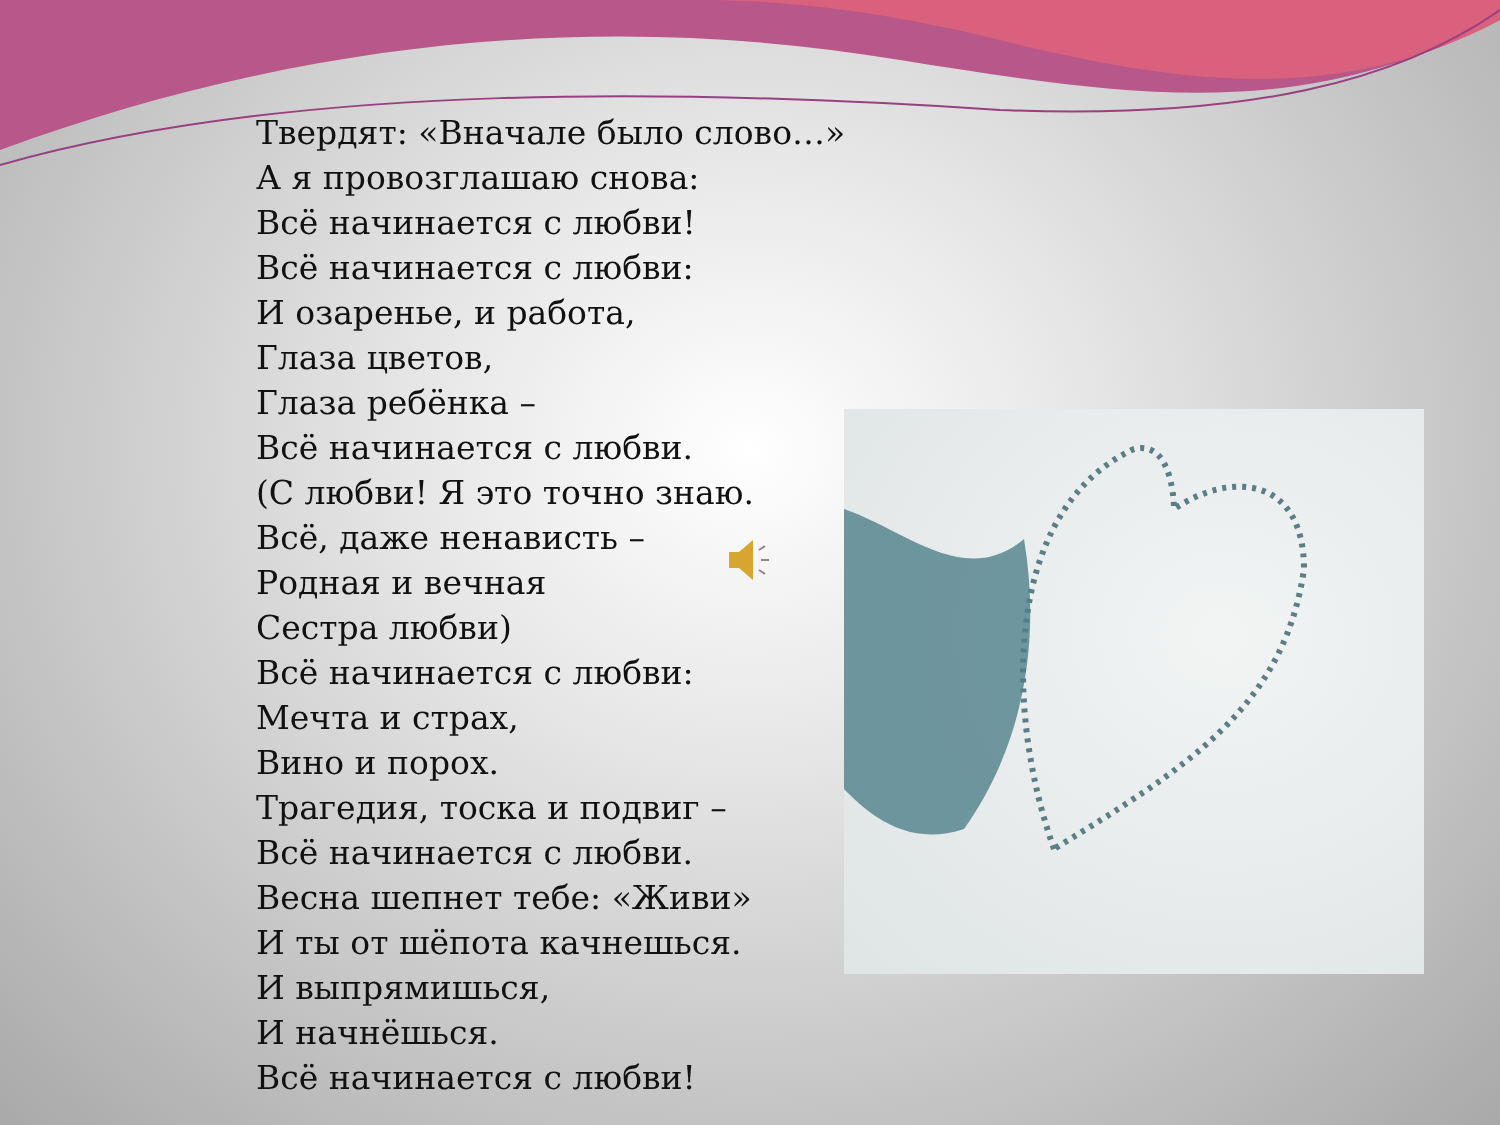Твердят: «Вначале было слово…»
А я провозглашаю снова:
Всё начинается с любви!
Всё начинается с любви:
И озаренье, и работа,
Глаза цветов,
Глаза ребёнка –
Всё начинается с любви.
(С любви! Я это точно знаю.
Всё, даже ненависть –
Родная и вечная
Сестра любви)
Всё начинается с любви:
Мечта и страх,
Вино и порох.
Трагедия, тоска и подвиг –
Всё начинается с любви.
Весна шепнет тебе: «Живи»
И ты от шёпота качнешься.
И выпрямишься,
И начнёшься.
Всё начинается с любви!